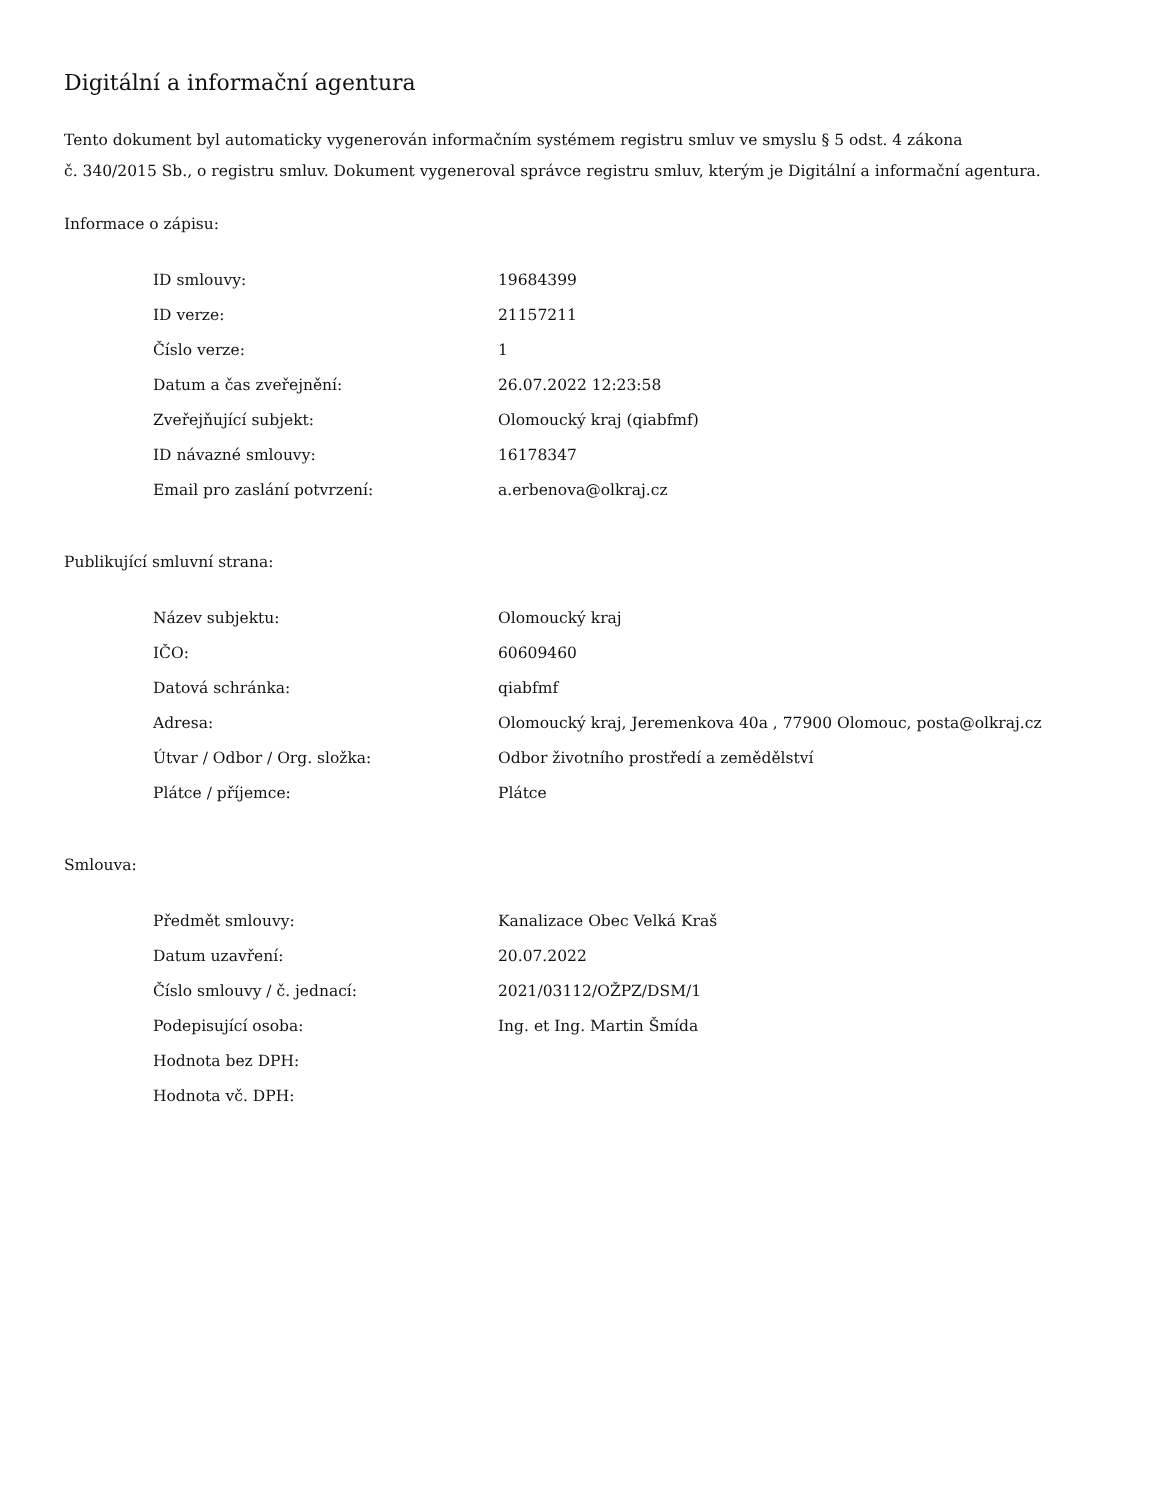Digitální a informační agentura
Tento dokument byl automaticky vygenerován informačním systémem registru smluv ve smyslu § 5 odst. 4 zákona
č. 340/2015 Sb., o registru smluv. Dokument vygeneroval správce registru smluv, kterým je Digitální a informační agentura.
Informace o zápisu:
| ID smlouvy: | 19684399 |
| ID verze: | 21157211 |
| Číslo verze: | 1 |
| Datum a čas zveřejnění: | 26.07.2022 12:23:58 |
| Zveřejňující subjekt: | Olomoucký kraj (qiabfmf) |
| ID návazné smlouvy: | 16178347 |
| Email pro zaslání potvrzení: | a.erbenova@olkraj.cz |
Publikující smluvní strana:
| Název subjektu: | Olomoucký kraj |
| IČO: | 60609460 |
| Datová schránka: | qiabfmf |
| Adresa: | Olomoucký kraj, Jeremenkova 40a , 77900 Olomouc, posta@olkraj.cz |
| Útvar / Odbor / Org. složka: | Odbor životního prostředí a zemědělství |
| Plátce / příjemce: | Plátce |
Smlouva:
| Předmět smlouvy: | Kanalizace Obec Velká Kraš |
| Datum uzavření: | 20.07.2022 |
| Číslo smlouvy / č. jednací: | 2021/03112/OŽPZ/DSM/1 |
| Podepisující osoba: | Ing. et Ing. Martin Šmída |
| Hodnota bez DPH: | |
| Hodnota vč. DPH: | |